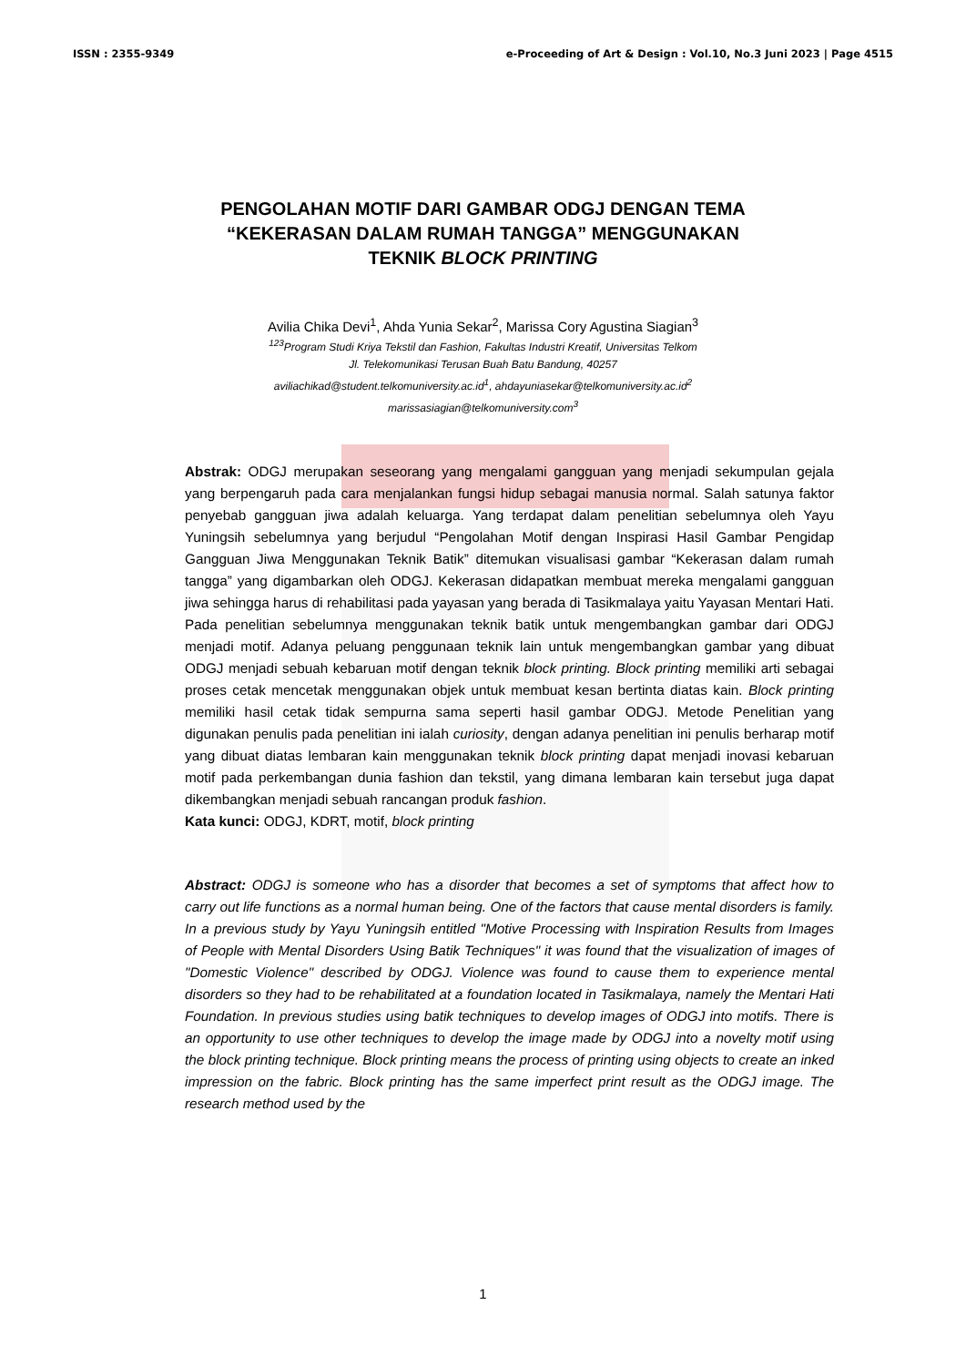ISSN : 2355-9349 e-Proceeding of Art & Design : Vol.10, No.3 Juni 2023 | Page 4515
PENGOLAHAN MOTIF DARI GAMBAR ODGJ DENGAN TEMA
“KEKERASAN DALAM RUMAH TANGGA” MENGGUNAKAN
TEKNIK BLOCK PRINTING
Avilia Chika Devi<sup>1</sup>, Ahda Yunia Sekar<sup>2</sup>, Marissa Cory Agustina Siagian<sup>3</sup>
<sup>123</sup> Program Studi Kriya Tekstil dan Fashion, Fakultas Industri Kreatif, Universitas Telkom
Jl. Telekomunikasi Terusan Buah Batu Bandung, 40257
aviliachikad@student.telkomuniversity.ac.id<sup>1</sup>, ahdayuniasekar@telkomuniversity.ac.id<sup>2</sup>
marissasiagian@telkomuniversity.com<sup>3</sup>
Abstrak: ODGJ merupakan seseorang yang mengalami gangguan yang menjadi sekumpulan gejala yang berpengaruh pada cara menjalankan fungsi hidup sebagai manusia normal. Salah satunya faktor penyebab gangguan jiwa adalah keluarga. Yang terdapat dalam penelitian sebelumnya oleh Yayu Yuningsih sebelumnya yang berjudul “Pengolahan Motif dengan Inspirasi Hasil Gambar Pengidap Gangguan Jiwa Menggunakan Teknik Batik” ditemukan visualisasi gambar “Kekerasan dalam rumah tangga” yang digambarkan oleh ODGJ. Kekerasan didapatkan membuat mereka mengalami gangguan jiwa sehingga harus di rehabilitasi pada yayasan yang berada di Tasikmalaya yaitu Yayasan Mentari Hati. Pada penelitian sebelumnya menggunakan teknik batik untuk mengembangkan gambar dari ODGJ menjadi motif. Adanya peluang penggunaan teknik lain untuk mengembangkan gambar yang dibuat ODGJ menjadi sebuah kebaruan motif dengan teknik block printing. Block printing memiliki arti sebagai proses cetak mencetak menggunakan objek untuk membuat kesan bertinta diatas kain. Block printing memiliki hasil cetak tidak sempurna sama seperti hasil gambar ODGJ. Metode Penelitian yang digunakan penulis pada penelitian ini ialah curiosity, dengan adanya penelitian ini penulis berharap motif yang dibuat diatas lembaran kain menggunakan teknik block printing dapat menjadi inovasi kebaruan motif pada perkembangan dunia fashion dan tekstil, yang dimana lembaran kain tersebut juga dapat dikembangkan menjadi sebuah rancangan produk fashion.
Kata kunci: ODGJ, KDRT, motif, block printing
Abstract: ODGJ is someone who has a disorder that becomes a set of symptoms that affect how to carry out life functions as a normal human being. One of the factors that cause mental disorders is family. In a previous study by Yayu Yuningsih entitled "Motive Processing with Inspiration Results from Images of People with Mental Disorders Using Batik Techniques" it was found that the visualization of images of "Domestic Violence" described by ODGJ. Violence was found to cause them to experience mental disorders so they had to be rehabilitated at a foundation located in Tasikmalaya, namely the Mentari Hati Foundation. In previous studies using batik techniques to develop images of ODGJ into motifs. There is an opportunity to use other techniques to develop the image made by ODGJ into a novelty motif using the block printing technique. Block printing means the process of printing using objects to create an inked impression on the fabric. Block printing has the same imperfect print result as the ODGJ image. The research method used by the
1